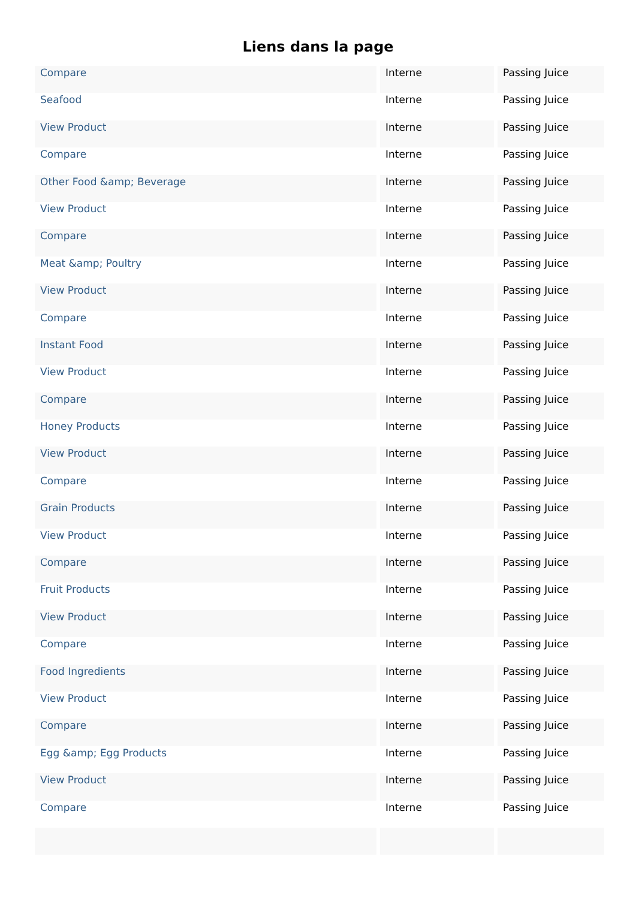Liens dans la page
| Compare | Interne | Passing Juice |
| Seafood | Interne | Passing Juice |
| View Product | Interne | Passing Juice |
| Compare | Interne | Passing Juice |
| Other Food &amp; Beverage | Interne | Passing Juice |
| View Product | Interne | Passing Juice |
| Compare | Interne | Passing Juice |
| Meat &amp; Poultry | Interne | Passing Juice |
| View Product | Interne | Passing Juice |
| Compare | Interne | Passing Juice |
| Instant Food | Interne | Passing Juice |
| View Product | Interne | Passing Juice |
| Compare | Interne | Passing Juice |
| Honey Products | Interne | Passing Juice |
| View Product | Interne | Passing Juice |
| Compare | Interne | Passing Juice |
| Grain Products | Interne | Passing Juice |
| View Product | Interne | Passing Juice |
| Compare | Interne | Passing Juice |
| Fruit Products | Interne | Passing Juice |
| View Product | Interne | Passing Juice |
| Compare | Interne | Passing Juice |
| Food Ingredients | Interne | Passing Juice |
| View Product | Interne | Passing Juice |
| Compare | Interne | Passing Juice |
| Egg &amp; Egg Products | Interne | Passing Juice |
| View Product | Interne | Passing Juice |
| Compare | Interne | Passing Juice |